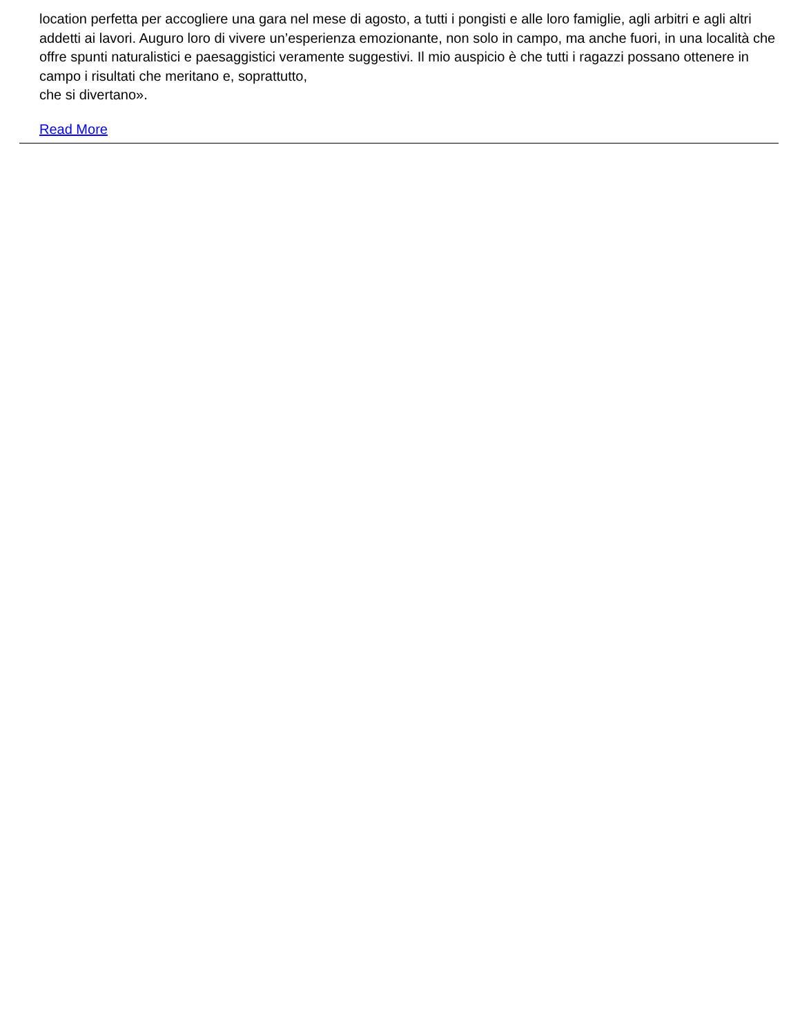location perfetta per accogliere una gara nel mese di agosto, a tutti i pongisti e alle loro famiglie, agli arbitri e agli altri addetti ai lavori. Auguro loro di vivere un’esperienza emozionante, non solo in campo, ma anche fuori, in una località che offre spunti naturalistici e paesaggistici veramente suggestivi. Il mio auspicio è che tutti i ragazzi possano ottenere in campo i risultati che meritano e, soprattutto,
che si divertano».
Read More